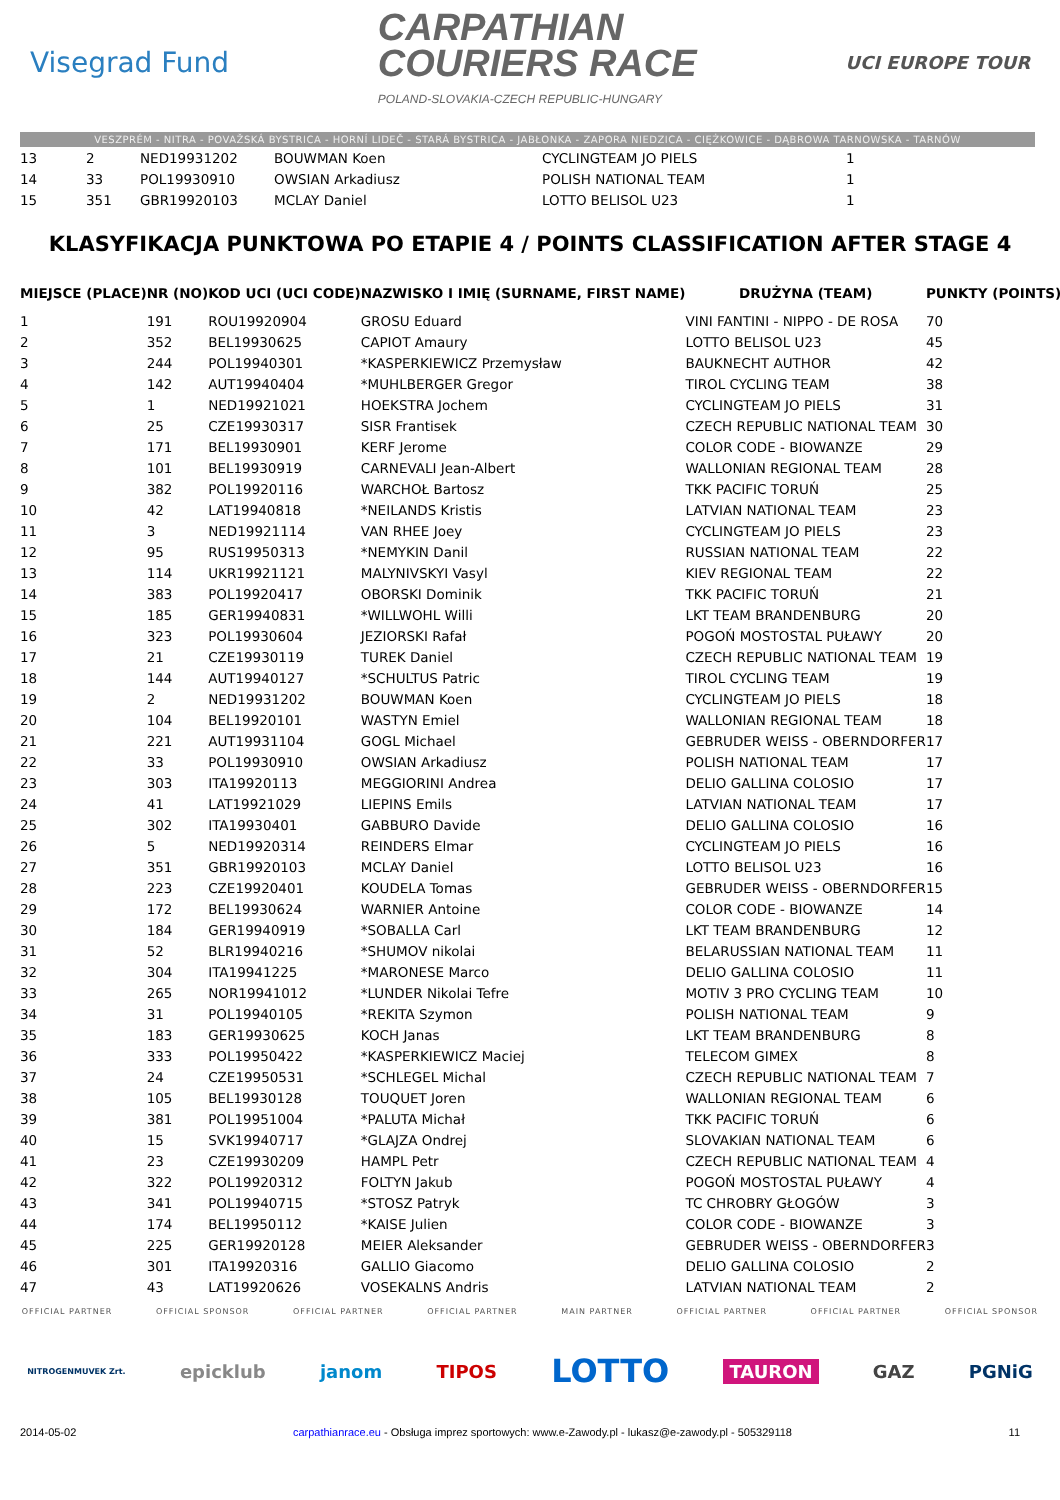Visegrad Fund
CARPATHIAN
COURIERS RACE
POLAND-SLOVAKIA-CZECH REPUBLIC-HUNGARY
UCI EUROPE TOUR
VESZPRÉM - NITRA - POVAŽSKÁ BYSTRICA - HORNÍ LIDEČ - STARÁ BYSTRICA - JABŁONKA - ZAPORA NIEDZICA - CIĘŻKOWICE - DĄBROWA TARNOWSKA - TARNÓW
| 13 | 2 | NED19931202 | BOUWMAN Koen | CYCLINGTEAM JO PIELS | 1 |
| 14 | 33 | POL19930910 | OWSIAN Arkadiusz | POLISH NATIONAL TEAM | 1 |
| 15 | 351 | GBR19920103 | MCLAY Daniel | LOTTO BELISOL U23 | 1 |
KLASYFIKACJA PUNKTOWA PO ETAPIE 4 / POINTS CLASSIFICATION AFTER STAGE 4
| MIEJSCE (PLACE) | NR (NO) | KOD UCI (UCI CODE) | NAZWISKO I IMIĘ (SURNAME, FIRST NAME) | DRUŻYNA (TEAM) | PUNKTY (POINTS) |
| --- | --- | --- | --- | --- | --- |
| 1 | 191 | ROU19920904 | GROSU Eduard | VINI FANTINI - NIPPO - DE ROSA | 70 |
| 2 | 352 | BEL19930625 | CAPIOT Amaury | LOTTO BELISOL U23 | 45 |
| 3 | 244 | POL19940301 | *KASPERKIEWICZ Przemysław | BAUKNECHT AUTHOR | 42 |
| 4 | 142 | AUT19940404 | *MUHLBERGER Gregor | TIROL CYCLING TEAM | 38 |
| 5 | 1 | NED19921021 | HOEKSTRA Jochem | CYCLINGTEAM JO PIELS | 31 |
| 6 | 25 | CZE19930317 | SISR Frantisek | CZECH REPUBLIC NATIONAL TEAM | 30 |
| 7 | 171 | BEL19930901 | KERF Jerome | COLOR CODE - BIOWANZE | 29 |
| 8 | 101 | BEL19930919 | CARNEVALI Jean-Albert | WALLONIAN REGIONAL TEAM | 28 |
| 9 | 382 | POL19920116 | WARCHOŁ Bartosz | TKK PACIFIC TORUŃ | 25 |
| 10 | 42 | LAT19940818 | *NEILANDS Kristis | LATVIAN NATIONAL TEAM | 23 |
| 11 | 3 | NED19921114 | VAN RHEE Joey | CYCLINGTEAM JO PIELS | 23 |
| 12 | 95 | RUS19950313 | *NEMYKIN Danil | RUSSIAN NATIONAL TEAM | 22 |
| 13 | 114 | UKR19921121 | MALYNIVSKYI Vasyl | KIEV REGIONAL TEAM | 22 |
| 14 | 383 | POL19920417 | OBORSKI Dominik | TKK PACIFIC TORUŃ | 21 |
| 15 | 185 | GER19940831 | *WILLWOHL Willi | LKT TEAM BRANDENBURG | 20 |
| 16 | 323 | POL19930604 | JEZIORSKI Rafał | POGOŃ MOSTOSTAL PUŁAWY | 20 |
| 17 | 21 | CZE19930119 | TUREK Daniel | CZECH REPUBLIC NATIONAL TEAM | 19 |
| 18 | 144 | AUT19940127 | *SCHULTUS Patric | TIROL CYCLING TEAM | 19 |
| 19 | 2 | NED19931202 | BOUWMAN Koen | CYCLINGTEAM JO PIELS | 18 |
| 20 | 104 | BEL19920101 | WASTYN Emiel | WALLONIAN REGIONAL TEAM | 18 |
| 21 | 221 | AUT19931104 | GOGL Michael | GEBRUDER WEISS - OBERNDORFER | 17 |
| 22 | 33 | POL19930910 | OWSIAN Arkadiusz | POLISH NATIONAL TEAM | 17 |
| 23 | 303 | ITA19920113 | MEGGIORINI Andrea | DELIO GALLINA COLOSIO | 17 |
| 24 | 41 | LAT19921029 | LIEPINS Emils | LATVIAN NATIONAL TEAM | 17 |
| 25 | 302 | ITA19930401 | GABBURO Davide | DELIO GALLINA COLOSIO | 16 |
| 26 | 5 | NED19920314 | REINDERS Elmar | CYCLINGTEAM JO PIELS | 16 |
| 27 | 351 | GBR19920103 | MCLAY Daniel | LOTTO BELISOL U23 | 16 |
| 28 | 223 | CZE19920401 | KOUDELA Tomas | GEBRUDER WEISS - OBERNDORFER | 15 |
| 29 | 172 | BEL19930624 | WARNIER Antoine | COLOR CODE - BIOWANZE | 14 |
| 30 | 184 | GER19940919 | *SOBALLA Carl | LKT TEAM BRANDENBURG | 12 |
| 31 | 52 | BLR19940216 | *SHUMOV nikolai | BELARUSSIAN NATIONAL TEAM | 11 |
| 32 | 304 | ITA19941225 | *MARONESE Marco | DELIO GALLINA COLOSIO | 11 |
| 33 | 265 | NOR19941012 | *LUNDER Nikolai Tefre | MOTIV 3 PRO CYCLING TEAM | 10 |
| 34 | 31 | POL19940105 | *REKITA Szymon | POLISH NATIONAL TEAM | 9 |
| 35 | 183 | GER19930625 | KOCH Janas | LKT TEAM BRANDENBURG | 8 |
| 36 | 333 | POL19950422 | *KASPERKIEWICZ Maciej | TELECOM GIMEX | 8 |
| 37 | 24 | CZE19950531 | *SCHLEGEL Michal | CZECH REPUBLIC NATIONAL TEAM | 7 |
| 38 | 105 | BEL19930128 | TOUQUET Joren | WALLONIAN REGIONAL TEAM | 6 |
| 39 | 381 | POL19951004 | *PALUTA Michał | TKK PACIFIC TORUŃ | 6 |
| 40 | 15 | SVK19940717 | *GLAJZA Ondrej | SLOVAKIAN NATIONAL TEAM | 6 |
| 41 | 23 | CZE19930209 | HAMPL Petr | CZECH REPUBLIC NATIONAL TEAM | 4 |
| 42 | 322 | POL19920312 | FOLTYN Jakub | POGOŃ MOSTOSTAL PUŁAWY | 4 |
| 43 | 341 | POL19940715 | *STOSZ Patryk | TC CHROBRY GŁOGÓW | 3 |
| 44 | 174 | BEL19950112 | *KAISE Julien | COLOR CODE - BIOWANZE | 3 |
| 45 | 225 | GER19920128 | MEIER Aleksander | GEBRUDER WEISS - OBERNDORFER | 3 |
| 46 | 301 | ITA19920316 | GALLIO Giacomo | DELIO GALLINA COLOSIO | 2 |
| 47 | 43 | LAT19920626 | VOSEKALNS Andris | LATVIAN NATIONAL TEAM | 2 |
OFFICIAL PARTNER OFFICIAL SPONSOR OFFICIAL PARTNER OFFICIAL PARTNER MAIN PARTNER OFFICIAL PARTNER OFFICIAL PARTNER OFFICIAL SPONSOR
NITROGENMUVEK Zrt. epicklub janom TIPOS LOTTO TAURON GAZ PGNiG
2014-05-02 carpathianrace.eu - Obsługa imprez sportowych: www.e-Zawody.pl - lukasz@e-zawody.pl - 505329118 11